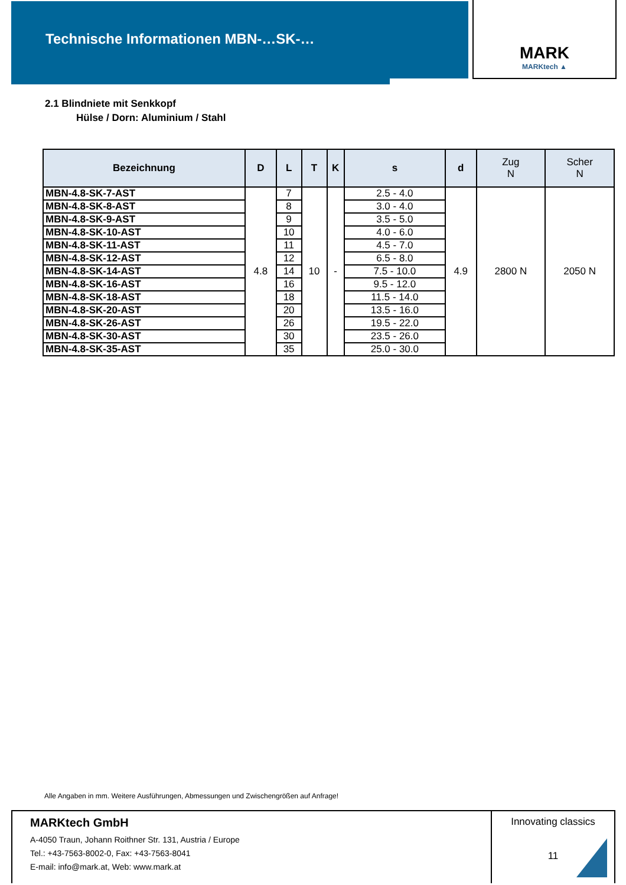Technische Informationen MBN-…SK-…
MARK
MARKtech ▲
2.1 Blindniete mit Senkkopf
Hülse / Dorn: Aluminium / Stahl
| Bezeichnung | D | L | T | K | s | d | Zug N | Scher N |
| --- | --- | --- | --- | --- | --- | --- | --- | --- |
| MBN-4.8-SK-7-AST | 4.8 | 7 | 10 | - | 2.5 - 4.0 | 4.9 | 2800 N | 2050 N |
| MBN-4.8-SK-8-AST | | 8 | | | 3.0 - 4.0 | | | |
| MBN-4.8-SK-9-AST | | 9 | | | 3.5 - 5.0 | | | |
| MBN-4.8-SK-10-AST | | 10 | | | 4.0 - 6.0 | | | |
| MBN-4.8-SK-11-AST | | 11 | | | 4.5 - 7.0 | | | |
| MBN-4.8-SK-12-AST | | 12 | | | 6.5 - 8.0 | | | |
| MBN-4.8-SK-14-AST | | 14 | | | 7.5 - 10.0 | | | |
| MBN-4.8-SK-16-AST | | 16 | | | 9.5 - 12.0 | | | |
| MBN-4.8-SK-18-AST | | 18 | | | 11.5 - 14.0 | | | |
| MBN-4.8-SK-20-AST | | 20 | | | 13.5 - 16.0 | | | |
| MBN-4.8-SK-26-AST | | 26 | | | 19.5 - 22.0 | | | |
| MBN-4.8-SK-30-AST | | 30 | | | 23.5 - 26.0 | | | |
| MBN-4.8-SK-35-AST | | 35 | | | 25.0 - 30.0 | | | |
Alle Angaben in mm. Weitere Ausführungen, Abmessungen und Zwischengrößen auf Anfrage!
MARKtech GmbH
A-4050 Traun, Johann Roithner Str. 131, Austria / Europe
Tel.: +43-7563-8002-0, Fax: +43-7563-8041
E-mail: info@mark.at, Web: www.mark.at
Innovating classics
11